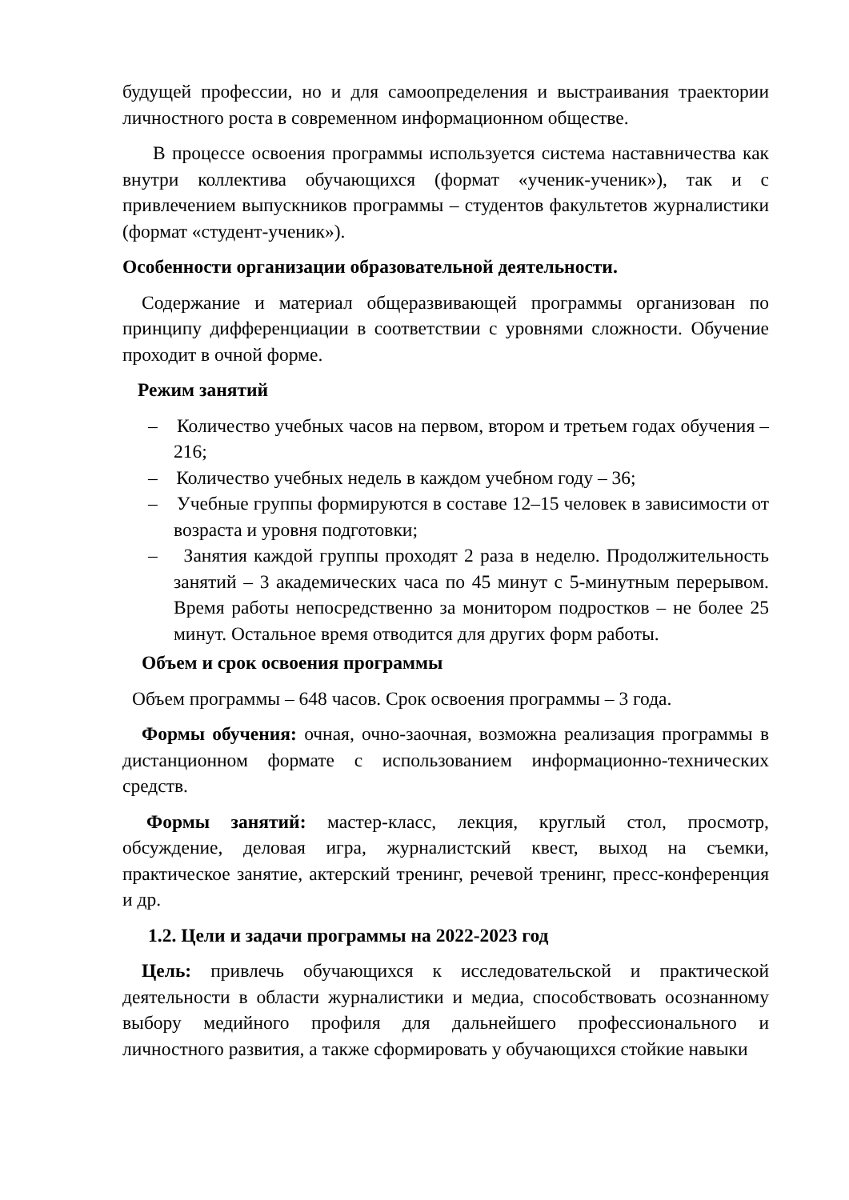будущей профессии, но и для самоопределения и выстраивания траектории личностного роста в современном информационном обществе.
В процессе освоения программы используется система наставничества как внутри коллектива обучающихся (формат «ученик-ученик»), так и с привлечением выпускников программы – студентов факультетов журналистики (формат «студент-ученик»).
Особенности организации образовательной деятельности.
Содержание и материал общеразвивающей программы организован по принципу дифференциации в соответствии с уровнями сложности. Обучение проходит в очной форме.
Режим занятий
– Количество учебных часов на первом, втором и третьем годах обучения – 216;
– Количество учебных недель в каждом учебном году – 36;
– Учебные группы формируются в составе 12–15 человек в зависимости от возраста и уровня подготовки;
– Занятия каждой группы проходят 2 раза в неделю. Продолжительность занятий – 3 академических часа по 45 минут с 5-минутным перерывом. Время работы непосредственно за монитором подростков – не более 25 минут. Остальное время отводится для других форм работы.
Объем и срок освоения программы
Объем программы – 648 часов. Срок освоения программы – 3 года.
Формы обучения: очная, очно-заочная, возможна реализация программы в дистанционном формате с использованием информационно-технических средств.
Формы занятий: мастер-класс, лекция, круглый стол, просмотр, обсуждение, деловая игра, журналистский квест, выход на съемки, практическое занятие, актерский тренинг, речевой тренинг, пресс-конференция и др.
1.2. Цели и задачи программы на 2022-2023 год
Цель: привлечь обучающихся к исследовательской и практической деятельности в области журналистики и медиа, способствовать осознанному выбору медийного профиля для дальнейшего профессионального и личностного развития, а также сформировать у обучающихся стойкие навыки